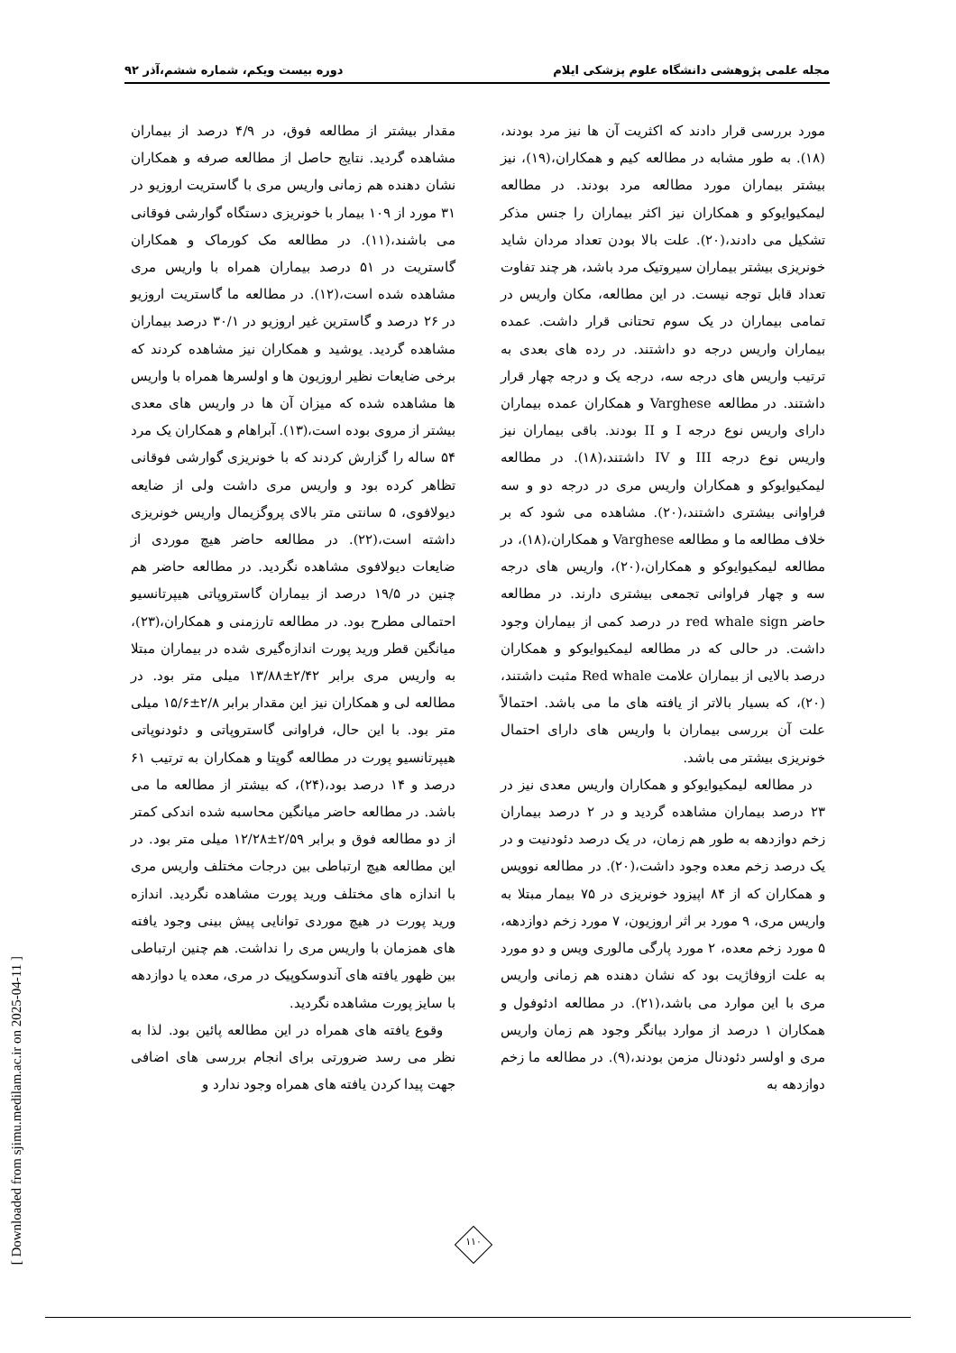مجله علمی پژوهشی دانشگاه علوم پزشکی ایلام دوره بیست ویکم، شماره ششم،آذر ۹۲
مورد بررسی قرار دادند که اکثریت آن ها نیز مرد بودند،(۱۸). به طور مشابه در مطالعه کیم و همکاران،(۱۹)، نیز بیشتر بیماران مورد مطالعه مرد بودند. در مطالعه لیمکیوایوکو و همکاران نیز اکثر بیماران را جنس مذکر تشکیل می دادند،(۲۰). علت بالا بودن تعداد مردان شاید خونریزی بیشتر بیماران سیروتیک مرد باشد، هر چند تفاوت تعداد قابل توجه نیست. در این مطالعه، مکان واریس در تمامی بیماران در یک سوم تحتانی قرار داشت. عمده بیماران واریس درجه دو داشتند. در رده های بعدی به ترتیب واریس های درجه سه، درجه یک و درجه چهار قرار داشتند. در مطالعه Varghese و همکاران عمده بیماران دارای واریس نوع درجه I و II بودند. باقی بیماران نیز واریس نوع درجه III و IV داشتند،(۱۸). در مطالعه لیمکیوایوکو و همکاران واریس مری در درجه دو و سه فراوانی بیشتری داشتند،(۲۰). مشاهده می شود که بر خلاف مطالعه ما و مطالعه Varghese و همکاران،(۱۸)، در مطالعه لیمکیوایوکو و همکاران،(۲۰)، واریس های درجه سه و چهار فراوانی تجمعی بیشتری دارند. در مطالعه حاضر red whale sign در درصد کمی از بیماران وجود داشت. در حالی که در مطالعه لیمکیوایوکو و همکاران درصد بالایی از بیماران علامت Red whale مثبت داشتند،(۲۰)، که بسیار بالاتر از یافته های ما می باشد. احتمالاً علت آن بررسی بیماران با واریس های دارای احتمال خونریزی بیشتر می باشد.
در مطالعه لیمکیوایوکو و همکاران واریس معدی نیز در ۲۳ درصد بیماران مشاهده گردید و در ۲ درصد بیماران زخم دوازدهه به طور هم زمان، در یک درصد دئودنیت و در یک درصد زخم معده وجود داشت،(۲۰). در مطالعه نوویس و همکاران که از ۸۴ اپیزود خونریزی در ۷۵ بیمار مبتلا به واریس مری، ۹ مورد بر اثر اروزیون، ۷ مورد زخم دوازدهه، ۵ مورد زخم معده، ۲ مورد پارگی مالوری ویس و دو مورد به علت ازوفاژیت بود که نشان دهنده هم زمانی واریس مری با این موارد می باشد،(۲۱). در مطالعه ادئوفول و همکاران ۱ درصد از موارد بیانگر وجود هم زمان واریس مری و اولسر دئودنال مزمن بودند،(۹). در مطالعه ما زخم دوازدهه به
مقدار بیشتر از مطالعه فوق، در ۴/۹ درصد از بیماران مشاهده گردید. نتایج حاصل از مطالعه صرفه و همکاران نشان دهنده هم زمانی واریس مری با گاستریت اروزیو در ۳۱ مورد از ۱۰۹ بیمار با خونریزی دستگاه گوارشی فوقانی می باشند،(۱۱). در مطالعه مک کورماک و همکاران گاستریت در ۵۱ درصد بیماران همراه با واریس مری مشاهده شده است،(۱۲). در مطالعه ما گاستریت اروزیو در ۲۶ درصد و گاسترین غیر اروزیو در ۳۰/۱ درصد بیماران مشاهده گردید. یوشید و همکاران نیز مشاهده کردند که برخی ضایعات نظیر اروزیون ها و اولسرها همراه با واریس ها مشاهده شده که میزان آن ها در واریس های معدی بیشتر از مروی بوده است،(۱۳). آبراهام و همکاران یک مرد ۵۴ ساله را گزارش کردند که با خونریزی گوارشی فوقانی تظاهر کرده بود و واریس مری داشت ولی از ضایعه دیولافوی، ۵ سانتی متر بالای پروگزیمال واریس خونریزی داشته است،(۲۲). در مطالعه حاضر هیچ موردی از ضایعات دیولافوی مشاهده نگردید. در مطالعه حاضر هم چنین در ۱۹/۵ درصد از بیماران گاستروپاتی هیپرتانسیو احتمالی مطرح بود. در مطالعه تارزمنی و همکاران،(۲۳)، میانگین قطر ورید پورت اندازه‌گیری شده در بیماران مبتلا به واریس مری برابر ۲/۴۲±۱۳/۸۸ میلی متر بود. در مطالعه لی و همکاران نیز این مقدار برابر ۲/۸±۱۵/۶ میلی متر بود. با این حال، فراوانی گاستروپاتی و دئودنوپاتی هیپرتانسیو پورت در مطالعه گوپتا و همکاران به ترتیب ۶۱ درصد و ۱۴ درصد بود،(۲۴)، که بیشتر از مطالعه ما می باشد. در مطالعه حاضر میانگین محاسبه شده اندکی کمتر از دو مطالعه فوق و برابر ۲/۵۹±۱۲/۲۸ میلی متر بود. در این مطالعه هیچ ارتباطی بین درجات مختلف واریس مری با اندازه های مختلف ورید پورت مشاهده نگردید. اندازه ورید پورت در هیچ موردی توانایی پیش بینی وجود یافته های همزمان با واریس مری را نداشت. هم چنین ارتباطی بین ظهور یافته های آندوسکوپیک در مری، معده یا دوازدهه با سایز پورت مشاهده نگردید.
وقوع یافته های همراه در این مطالعه پائین بود. لذا به نظر می رسد ضرورتی برای انجام بررسی های اضافی جهت پیدا کردن یافته های همراه وجود ندارد و
۱۱۰
[ Downloaded from sjimu.medilam.ac.ir on 2025-04-11 ]